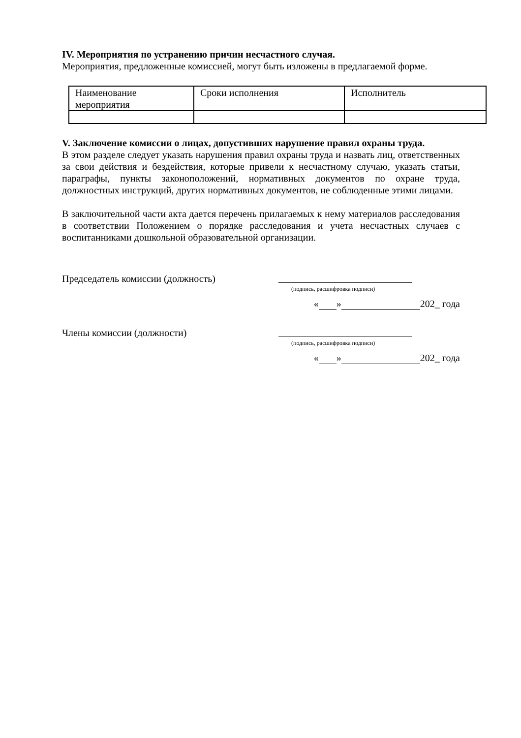IV. Мероприятия по устранению причин несчастного случая.
Мероприятия, предложенные комиссией, могут быть изложены в предлагаемой форме.
| Наименование мероприятия | Сроки исполнения | Исполнитель |
V. Заключение комиссии о лицах, допустивших нарушение правил охраны труда.
В этом разделе следует указать нарушения правил охраны труда и назвать лиц, ответственных за свои действия и бездействия, которые привели к несчастному случаю, указать статьи, параграфы, пункты законоположений, нормативных документов по охране труда, должностных инструкций, других нормативных документов, не соблюденные этими лицами.
В заключительной части акта дается перечень прилагаемых к нему материалов расследования в соответствии Положением о порядке расследования и учета несчастных случаев с воспитанниками дошкольной образовательной организации.
Председатель комиссии (должность)
(подпись, расшифровка подписи)
« » 202_ года
Члены комиссии (должности)
(подпись, расшифровка подписи)
« » 202_ года